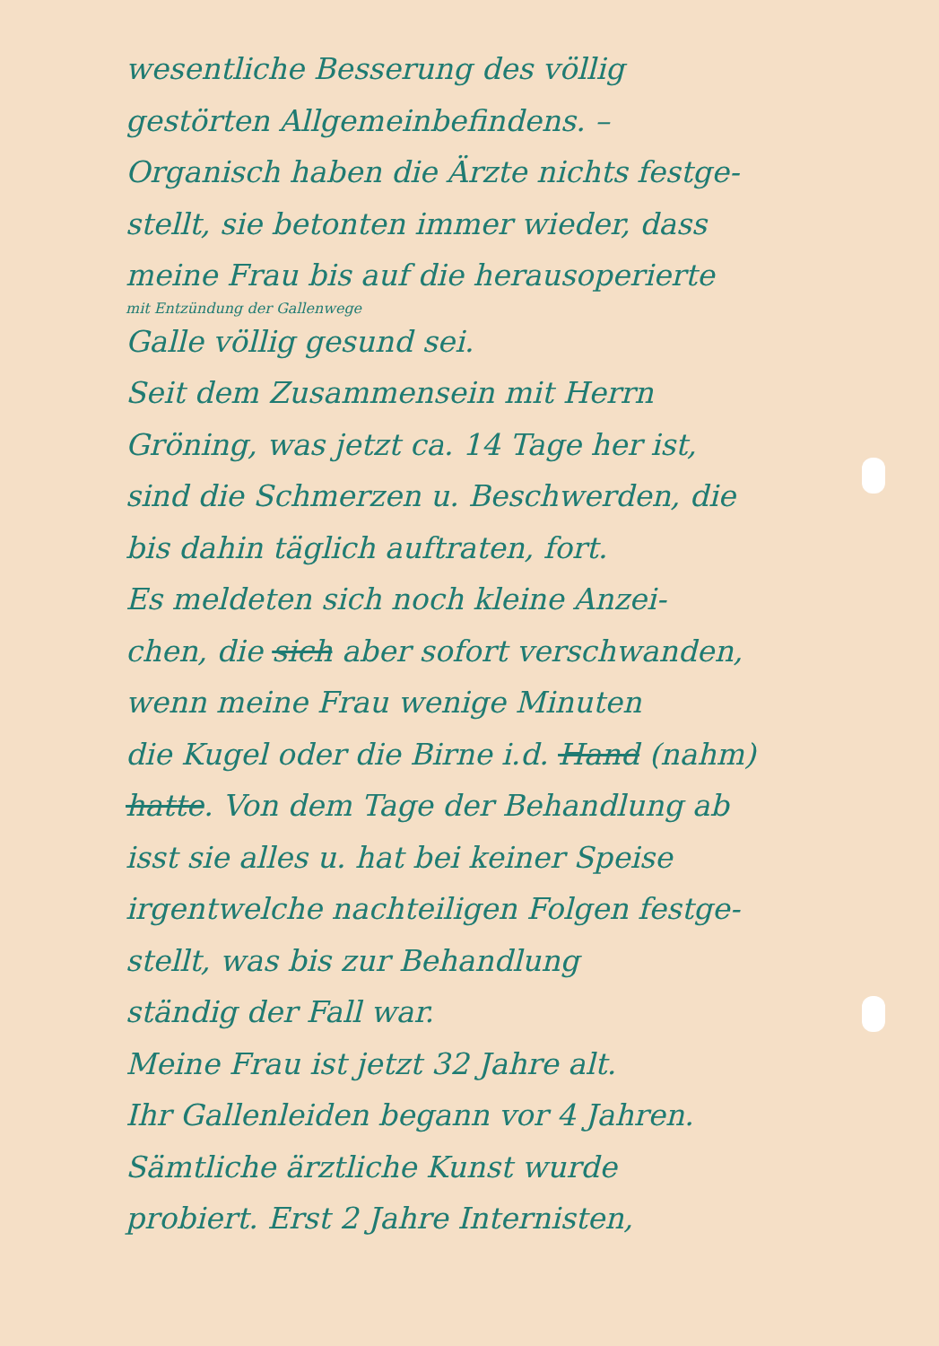wesentliche Besserung des völlig
gestörten Allgemeinbefindens. –
Organisch haben die Ärzte nichts festge-
stellt, sie betonten immer wieder, dass
meine Frau bis auf die herausoperierte
mit Entzündung der Gallenwege
Galle völlig gesund sei.
Seit dem Zusammensein mit Herrn
Gröning, was jetzt ca. 14 Tage her ist,
sind die Schmerzen u. Beschwerden, die
bis dahin täglich auftraten, fort.
Es meldeten sich noch kleine Anzei-
chen, die sich aber sofort verschwanden,
wenn meine Frau wenige Minuten
die Kugel oder die Birne i.d. Hand (nahm)
hatte. Von dem Tage der Behandlung ab
isst sie alles u. hat bei keiner Speise
irgentwelche nachteiligen Folgen festge-
stellt, was bis zur Behandlung
ständig der Fall war.
Meine Frau ist jetzt 32 Jahre alt.
Ihr Gallenleiden begann vor 4 Jahren.
Sämtliche ärztliche Kunst wurde
probiert. Erst 2 Jahre Internisten,